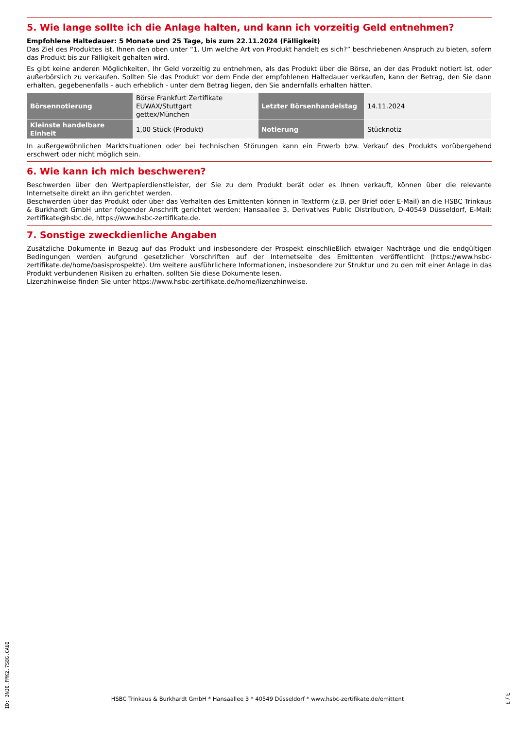5. Wie lange sollte ich die Anlage halten, und kann ich vorzeitig Geld entnehmen?
Empfohlene Haltedauer: 5 Monate und 25 Tage, bis zum 22.11.2024 (Fälligkeit)
Das Ziel des Produktes ist, Ihnen den oben unter “1. Um welche Art von Produkt handelt es sich?” beschriebenen Anspruch zu bieten, sofern das Produkt bis zur Fälligkeit gehalten wird.
Es gibt keine anderen Möglichkeiten, Ihr Geld vorzeitig zu entnehmen, als das Produkt über die Börse, an der das Produkt notiert ist, oder außerbörslich zu verkaufen. Sollten Sie das Produkt vor dem Ende der empfohlenen Haltedauer verkaufen, kann der Betrag, den Sie dann erhalten, gegebenenfalls - auch erheblich - unter dem Betrag liegen, den Sie andernfalls erhalten hätten.
| Börsennotierung | Börse Frankfurt Zertifikate EUWAX/Stuttgart gettex/München | Letzter Börsenhandelstag | 14.11.2024 |
| Kleinste handelbare Einheit | 1,00 Stück (Produkt) | Notierung | Stücknotiz |
In außergewöhnlichen Marktsituationen oder bei technischen Störungen kann ein Erwerb bzw. Verkauf des Produkts vorübergehend erschwert oder nicht möglich sein.
6. Wie kann ich mich beschweren?
Beschwerden über den Wertpapierdienstleister, der Sie zu dem Produkt berät oder es Ihnen verkauft, können über die relevante Internetseite direkt an ihn gerichtet werden.
Beschwerden über das Produkt oder über das Verhalten des Emittenten können in Textform (z.B. per Brief oder E-Mail) an die HSBC Trinkaus & Burkhardt GmbH unter folgender Anschrift gerichtet werden: Hansaallee 3, Derivatives Public Distribution, D-40549 Düsseldorf, E-Mail: zertifikate@hsbc.de, https://www.hsbc-zertifikate.de.
7. Sonstige zweckdienliche Angaben
Zusätzliche Dokumente in Bezug auf das Produkt und insbesondere der Prospekt einschließlich etwaiger Nachträge und die endgültigen Bedingungen werden aufgrund gesetzlicher Vorschriften auf der Internetseite des Emittenten veröffentlicht (https://www.hsbc-zertifikate.de/home/basisprospekte). Um weitere ausführlichere Informationen, insbesondere zur Struktur und zu den mit einer Anlage in das Produkt verbundenen Risiken zu erhalten, sollten Sie diese Dokumente lesen.
Lizenzhinweise finden Sie unter https://www.hsbc-zertifikate.de/home/lizenzhinweise.
ID: 3NJ0.FMK2.7S8G.CAUI
HSBC Trinkaus & Burkhardt GmbH * Hansaallee 3 * 40549 Düsseldorf * www.hsbc-zertifikate.de/emittent
3 / 3